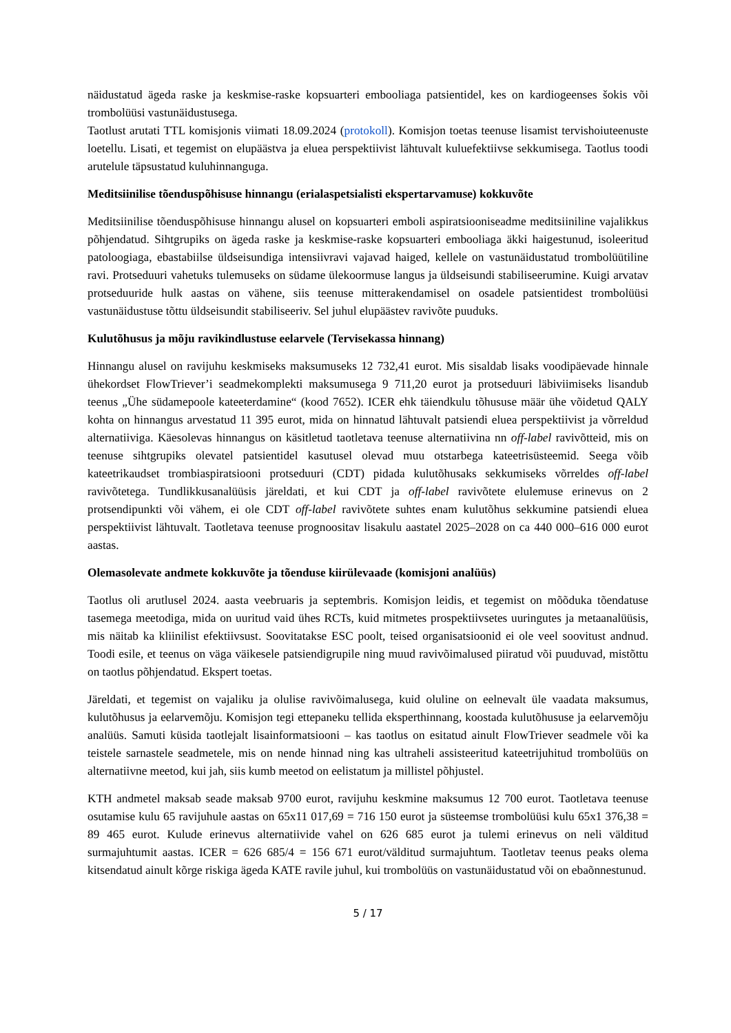näidustatud ägeda raske ja keskmise-raske kopsuarteri embooliaga patsientidel, kes on kardiogeenses šokis või trombolüüsi vastunäidustusega.
Taotlust arutati TTL komisjonis viimati 18.09.2024 (protokoll). Komisjon toetas teenuse lisamist tervishoiuteenuste loetellu. Lisati, et tegemist on elupäästva ja eluea perspektiivist lähtuvalt kuluefektiivse sekkumisega. Taotlus toodi arutelule täpsustatud kuluhinnanguga.
Meditsiinilise tõenduspõhisuse hinnangu (erialaspetsialisti ekspertarvamuse) kokkuvõte
Meditsiinilise tõenduspõhisuse hinnangu alusel on kopsuarteri emboli aspiratsiooniseadme meditsiiniline vajalikkus põhjendatud. Sihtgrupiks on ägeda raske ja keskmise-raske kopsuarteri embooliaga äkki haigestunud, isoleeritud patoloogiaga, ebastabiilse üldseisundiga intensiivravi vajavad haiged, kellele on vastunäidustatud trombolüütiline ravi. Protseduuri vahetuks tulemuseks on südame ülekoormuse langus ja üldseisundi stabiliseerumine. Kuigi arvatav protseduuride hulk aastas on vähene, siis teenuse mitterakendamisel on osadele patsientidest trombolüüsi vastunäidustuse tõttu üldseisundit stabiliseeriv. Sel juhul elupäästev ravivõte puuduks.
Kulutõhusus ja mõju ravikindlustuse eelarvele (Tervisekassa hinnang)
Hinnangu alusel on ravijuhu keskmiseks maksumuseks 12 732,41 eurot. Mis sisaldab lisaks voodipäevade hinnale ühekordset FlowTriever’i seadmekomplekti maksumusega 9 711,20 eurot ja protseduuri läbiviimiseks lisandub teenus „Ühe südamepoole kateeterdamine“ (kood 7652). ICER ehk täiendkulu tõhususe määr ühe võidetud QALY kohta on hinnangus arvestatud 11 395 eurot, mida on hinnatud lähtuvalt patsiendi eluea perspektiivist ja võrreldud alternatiiviga. Käesolevas hinnangus on käsitletud taotletava teenuse alternatiivina nn off-label ravivõtteid, mis on teenuse sihtgrupiks olevatel patsientidel kasutusel olevad muu otstarbega kateetrisüsteemid. Seega võib kateetrikaudset trombiaspiratsiooni protseduuri (CDT) pidada kulutõhusaks sekkumiseks võrreldes off-label ravivõtetega. Tundlikkusanalüüsis järeldati, et kui CDT ja off-label ravivõtete elulemuse erinevus on 2 protsendipunkti või vähem, ei ole CDT off-label ravivõtete suhtes enam kulutõhus sekkumine patsiendi eluea perspektiivist lähtuvalt. Taotletava teenuse prognoositav lisakulu aastatel 2025–2028 on ca 440 000–616 000 eurot aastas.
Olemasolevate andmete kokkuvõte ja tõenduse kiirülevaade (komisjoni analüüs)
Taotlus oli arutlusel 2024. aasta veebruaris ja septembris. Komisjon leidis, et tegemist on mõõduka tõendatuse tasemega meetodiga, mida on uuritud vaid ühes RCTs, kuid mitmetes prospektiivsetes uuringutes ja metaanalüüsis, mis näitab ka kliinilist efektiivsust. Soovitatakse ESC poolt, teised organisatsioonid ei ole veel soovitust andnud. Toodi esile, et teenus on väga väikesele patsiendigrupile ning muud ravivõimalused piiratud või puuduvad, mistõttu on taotlus põhjendatud. Ekspert toetas.
Järeldati, et tegemist on vajaliku ja olulise ravivõimalusega, kuid oluline on eelnevalt üle vaadata maksumus, kulutõhusus ja eelarvemõju. Komisjon tegi ettepaneku tellida eksperthinnang, koostada kulutõhususe ja eelarvemõju analüüs. Samuti küsida taotlejalt lisainformatsiooni – kas taotlus on esitatud ainult FlowTriever seadmele või ka teistele sarnastele seadmetele, mis on nende hinnad ning kas ultraheli assisteeritud kateetrijuhitud trombolüüs on alternatiivne meetod, kui jah, siis kumb meetod on eelistatum ja millistel põhjustel.
KTH andmetel maksab seade maksab 9700 eurot, ravijuhu keskmine maksumus 12 700 eurot. Taotletava teenuse osutamise kulu 65 ravijuhule aastas on 65x11 017,69 = 716 150 eurot ja süsteemse trombolüüsi kulu 65x1 376,38 = 89 465 eurot. Kulude erinevus alternatiivide vahel on 626 685 eurot ja tulemi erinevus on neli välditud surmajuhtumit aastas. ICER = 626 685/4 = 156 671 eurot/välditud surmajuhtum. Taotletav teenus peaks olema kitsendatud ainult kõrge riskiga ägeda KATE ravile juhul, kui trombolüüs on vastunäidustatud või on ebaõnnestunud.
5 / 17